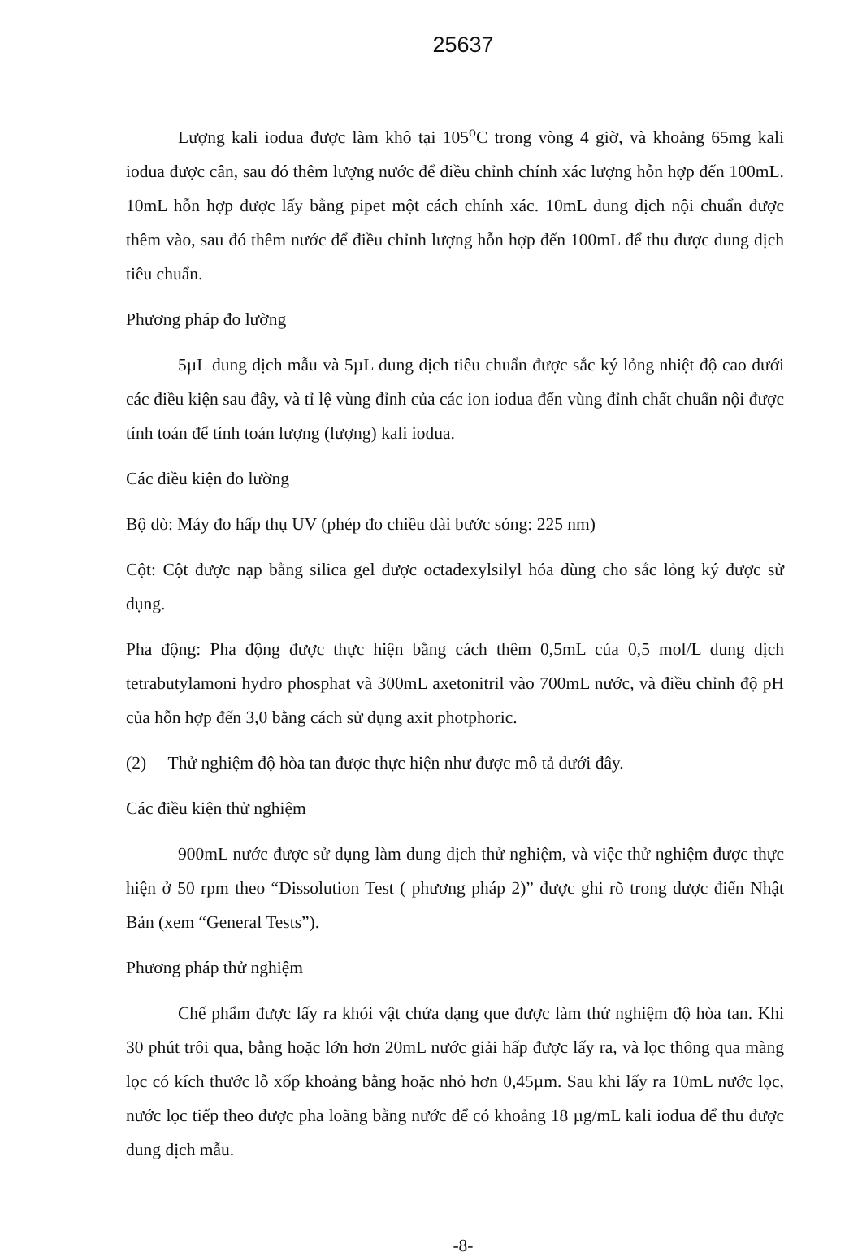25637
Lượng kali iodua được làm khô tại 105<sup>o</sup>C trong vòng 4 giờ, và khoảng 65mg kali iodua được cân, sau đó thêm lượng nước để điều chỉnh chính xác lượng hỗn hợp đến 100mL. 10mL hỗn hợp được lấy bằng pipet một cách chính xác. 10mL dung dịch nội chuẩn được thêm vào, sau đó thêm nước để điều chỉnh lượng hỗn hợp đến 100mL để thu được dung dịch tiêu chuẩn.
Phương pháp đo lường
5µL dung dịch mẫu và 5µL dung dịch tiêu chuẩn được sắc ký lỏng nhiệt độ cao dưới các điều kiện sau đây, và tỉ lệ vùng đỉnh của các ion iodua đến vùng đỉnh chất chuẩn nội được tính toán để tính toán lượng (lượng) kali iodua.
Các điều kiện đo lường
Bộ dò: Máy đo hấp thụ UV (phép đo chiều dài bước sóng: 225 nm)
Cột: Cột được nạp bằng silica gel được octadexylsilyl hóa dùng cho sắc lỏng ký được sử dụng.
Pha động: Pha động được thực hiện bằng cách thêm 0,5mL của 0,5 mol/L dung dịch tetrabutylamoni hydro phosphat và 300mL axetonitril vào 700mL nước, và điều chỉnh độ pH của hỗn hợp đến 3,0 bằng cách sử dụng axit photphoric.
(2) Thử nghiệm độ hòa tan được thực hiện như được mô tả dưới đây.
Các điều kiện thử nghiệm
900mL nước được sử dụng làm dung dịch thử nghiệm, và việc thử nghiệm được thực hiện ở 50 rpm theo “Dissolution Test ( phương pháp 2)” được ghi rõ trong dược điển Nhật Bản (xem “General Tests”).
Phương pháp thử nghiệm
Chế phẩm được lấy ra khỏi vật chứa dạng que được làm thử nghiệm độ hòa tan. Khi 30 phút trôi qua, bằng hoặc lớn hơn 20mL nước giải hấp được lấy ra, và lọc thông qua màng lọc có kích thước lỗ xốp khoảng bằng hoặc nhỏ hơn 0,45µm. Sau khi lấy ra 10mL nước lọc, nước lọc tiếp theo được pha loãng bằng nước để có khoảng 18 µg/mL kali iodua để thu được dung dịch mẫu.
-8-